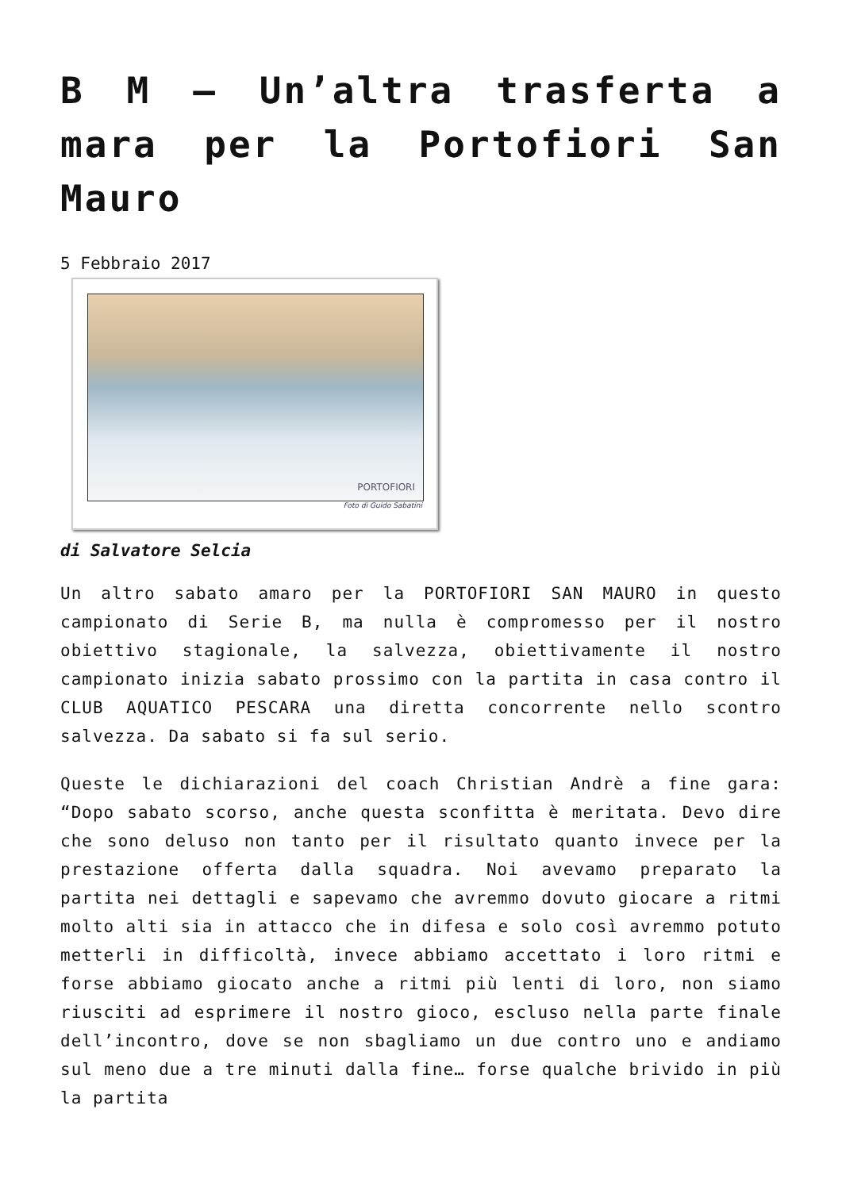B M – Un’altra trasferta a mara per la Portofiori San Mauro
5 Febbraio 2017
PORTOFIORI
Foto di Guido Sabatini
di Salvatore Selcia
Un altro sabato amaro per la PORTOFIORI SAN MAURO in questo campionato di Serie B, ma nulla è compromesso per il nostro obiettivo stagionale, la salvezza, obiettivamente il nostro campionato inizia sabato prossimo con la partita in casa contro il CLUB AQUATICO PESCARA una diretta concorrente nello scontro salvezza. Da sabato si fa sul serio.
Queste le dichiarazioni del coach Christian Andrè a fine gara: “Dopo sabato scorso, anche questa sconfitta è meritata. Devo dire che sono deluso non tanto per il risultato quanto invece per la prestazione offerta dalla squadra. Noi avevamo preparato la partita nei dettagli e sapevamo che avremmo dovuto giocare a ritmi molto alti sia in attacco che in difesa e solo così avremmo potuto metterli in difficoltà, invece abbiamo accettato i loro ritmi e forse abbiamo giocato anche a ritmi più lenti di loro, non siamo riusciti ad esprimere il nostro gioco, escluso nella parte finale dell’incontro, dove se non sbagliamo un due contro uno e andiamo sul meno due a tre minuti dalla fine… forse qualche brivido in più la partita